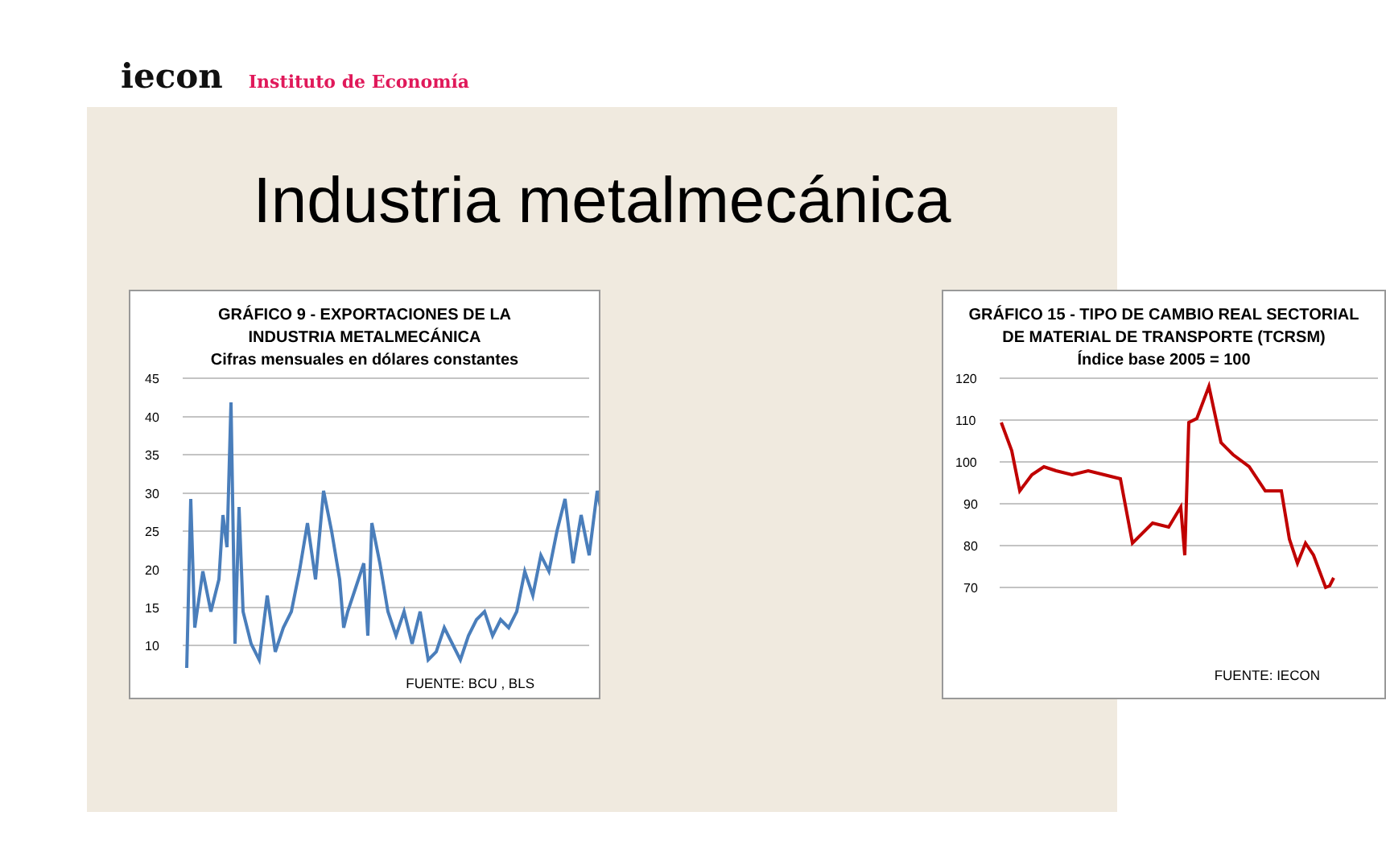iecon
Instituto de Economía
Industria metalmecánica
GRÁFICO 9 - EXPORTACIONES DE LA
INDUSTRIA METALMECÁNICA
Cifras mensuales en dólares constantes
45
40
35
30
25
20
15
10
FUENTE: BCU , BLS
GRÁFICO 15 - TIPO DE CAMBIO REAL SECTORIAL
DE MATERIAL DE TRANSPORTE (TCRSM)
Índice base 2005 = 100
120
110
100
90
80
70
FUENTE: IECON